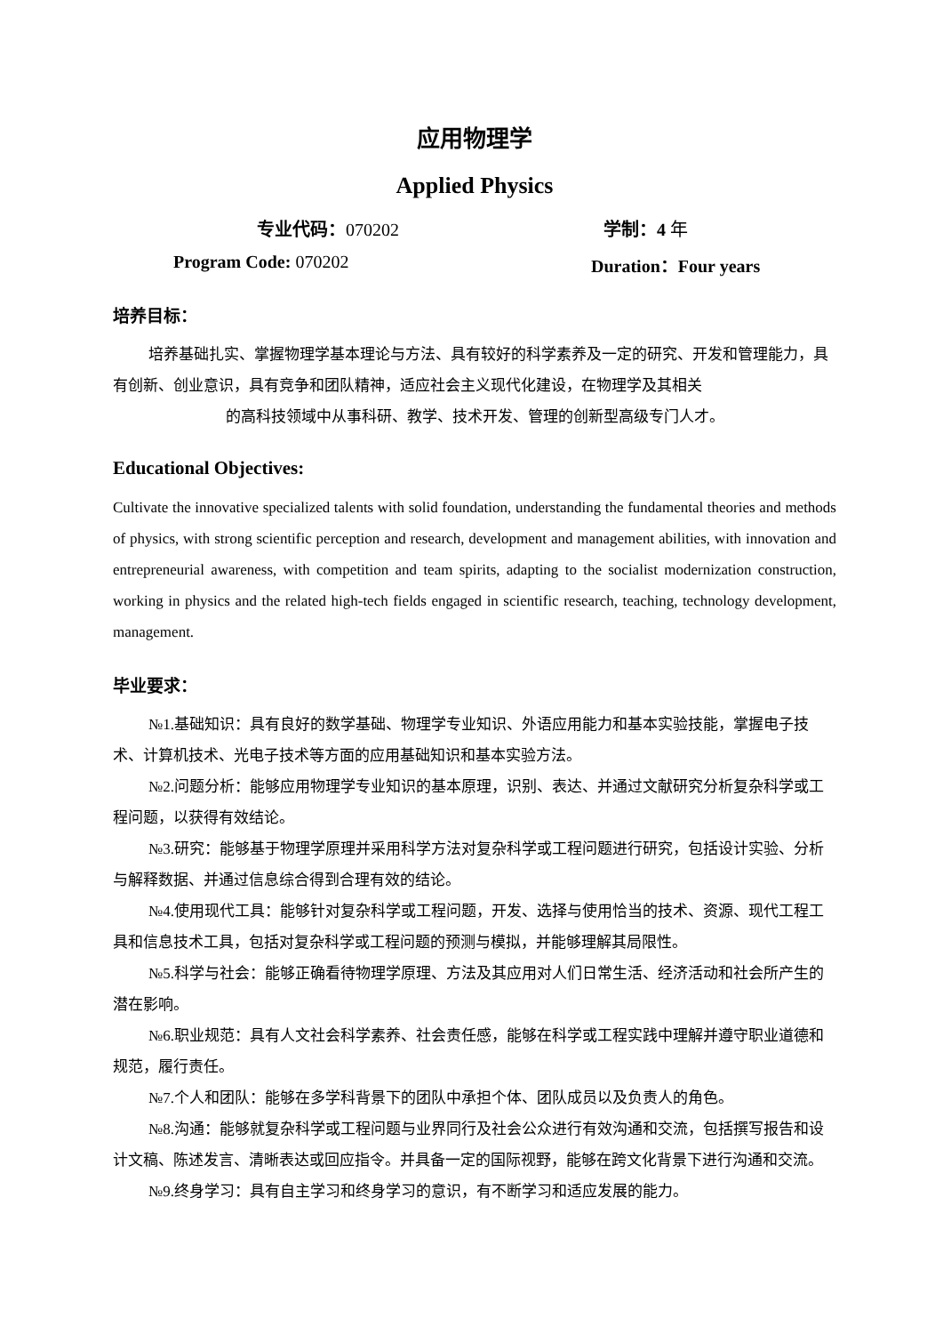应用物理学
Applied Physics
专业代码：070202 学制：4 年
Program Code: 070202 Duration：Four years
培养目标：
培养基础扎实、掌握物理学基本理论与方法、具有较好的科学素养及一定的研究、开发和管理能力，具有创新、创业意识，具有竞争和团队精神，适应社会主义现代化建设，在物理学及其相关
的高科技领域中从事科研、教学、技术开发、管理的创新型高级专门人才。
Educational Objectives:
Cultivate the innovative specialized talents with solid foundation, understanding the fundamental theories and methods of physics, with strong scientific perception and research, development and management abilities, with innovation and entrepreneurial awareness, with competition and team spirits, adapting to the socialist modernization construction, working in physics and the related high-tech fields engaged in scientific research, teaching, technology development, management.
毕业要求：
№1.基础知识：具有良好的数学基础、物理学专业知识、外语应用能力和基本实验技能，掌握电子技术、计算机技术、光电子技术等方面的应用基础知识和基本实验方法。
№2.问题分析：能够应用物理学专业知识的基本原理，识别、表达、并通过文献研究分析复杂科学或工程问题，以获得有效结论。
№3.研究：能够基于物理学原理并采用科学方法对复杂科学或工程问题进行研究，包括设计实验、分析与解释数据、并通过信息综合得到合理有效的结论。
№4.使用现代工具：能够针对复杂科学或工程问题，开发、选择与使用恰当的技术、资源、现代工程工具和信息技术工具，包括对复杂科学或工程问题的预测与模拟，并能够理解其局限性。
№5.科学与社会：能够正确看待物理学原理、方法及其应用对人们日常生活、经济活动和社会所产生的潜在影响。
№6.职业规范：具有人文社会科学素养、社会责任感，能够在科学或工程实践中理解并遵守职业道德和规范，履行责任。
№7.个人和团队：能够在多学科背景下的团队中承担个体、团队成员以及负责人的角色。
№8.沟通：能够就复杂科学或工程问题与业界同行及社会公众进行有效沟通和交流，包括撰写报告和设计文稿、陈述发言、清晰表达或回应指令。并具备一定的国际视野，能够在跨文化背景下进行沟通和交流。
№9.终身学习：具有自主学习和终身学习的意识，有不断学习和适应发展的能力。